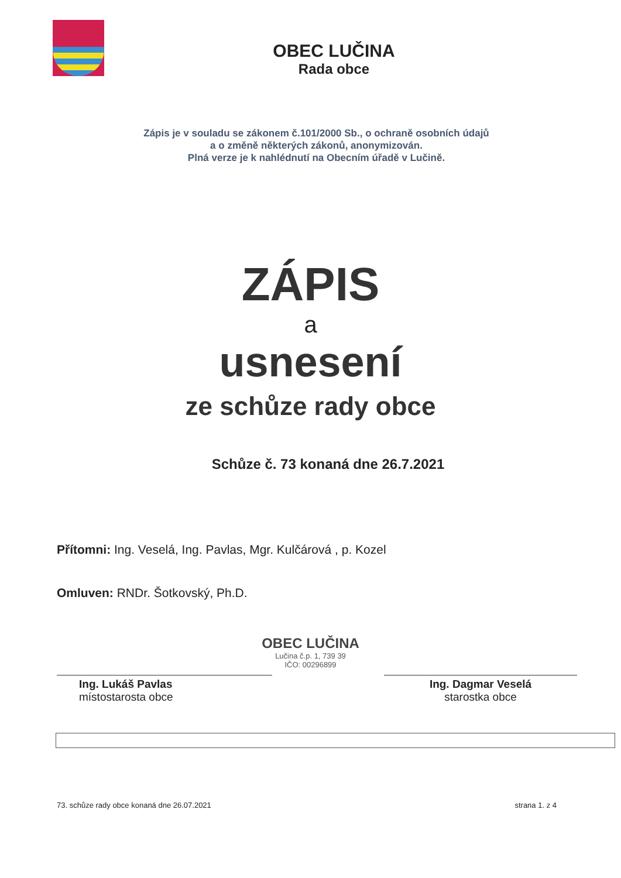OBEC LUČINA
Rada obce
Zápis je v souladu se zákonem č.101/2000 Sb., o ochraně osobních údajů
a o změně některých zákonů, anonymizován.
Plná verze je k nahlédnutí na Obecním úřadě v Lučině.
ZÁPIS
a
usnesení
ze schůze rady obce
Schůze č. 73 konaná dne 26.7.2021
Přítomni: Ing. Veselá, Ing. Pavlas, Mgr. Kulčárová , p. Kozel
Omluven: RNDr. Šotkovský, Ph.D.
OBEC LUČINA
Lučina č.p. 1, 739 39
IČO: 00296899
Ing. Lukáš Pavlas
místostarosta obce
Ing. Dagmar Veselá
starostka obce
73. schůze rady obce konaná dne 26.07.2021 strana 1. z 4